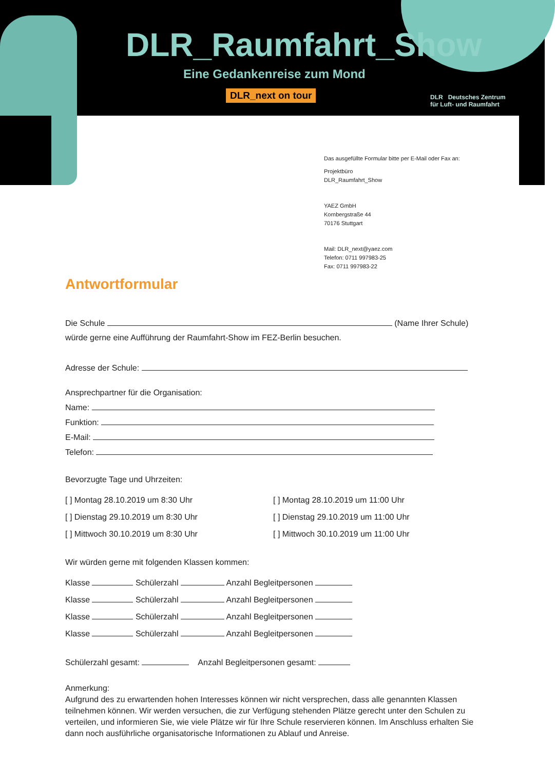DLR_Raumfahrt_Show
Eine Gedankenreise zum Mond
DLR_next on tour
DLR Deutsches Zentrum
für Luft- und Raumfahrt
Das ausgefüllte Formular bitte per E-Mail oder Fax an:
Projektbüro
DLR_Raumfahrt_Show
YAEZ GmbH
Kornbergstraße 44
70176 Stuttgart
Mail: DLR_next@yaez.com
Telefon: 0711 997983-25
Fax: 0711 997983-22
Antwortformular
Die Schule (Name Ihrer Schule)
würde gerne eine Aufführung der Raumfahrt-Show im FEZ-Berlin besuchen.
Adresse der Schule:
Ansprechpartner für die Organisation:
Name:
Funktion:
E-Mail:
Telefon:
Bevorzugte Tage und Uhrzeiten:
[ ] Montag 28.10.2019 um 8:30 Uhr
[ ] Dienstag 29.10.2019 um 8:30 Uhr
[ ] Mittwoch 30.10.2019 um 8:30 Uhr
[ ] Montag 28.10.2019 um 11:00 Uhr
[ ] Dienstag 29.10.2019 um 11:00 Uhr
[ ] Mittwoch 30.10.2019 um 11:00 Uhr
Wir würden gerne mit folgenden Klassen kommen:
Klasse Schülerzahl Anzahl Begleitpersonen
Klasse Schülerzahl Anzahl Begleitpersonen
Klasse Schülerzahl Anzahl Begleitpersonen
Klasse Schülerzahl Anzahl Begleitpersonen
Schülerzahl gesamt: Anzahl Begleitpersonen gesamt:
Anmerkung:
Aufgrund des zu erwartenden hohen Interesses können wir nicht versprechen, dass alle genannten Klassen teilnehmen können. Wir werden versuchen, die zur Verfügung stehenden Plätze gerecht unter den Schulen zu verteilen, und informieren Sie, wie viele Plätze wir für Ihre Schule reservieren können. Im Anschluss erhalten Sie dann noch ausführliche organisatorische Informationen zu Ablauf und Anreise.